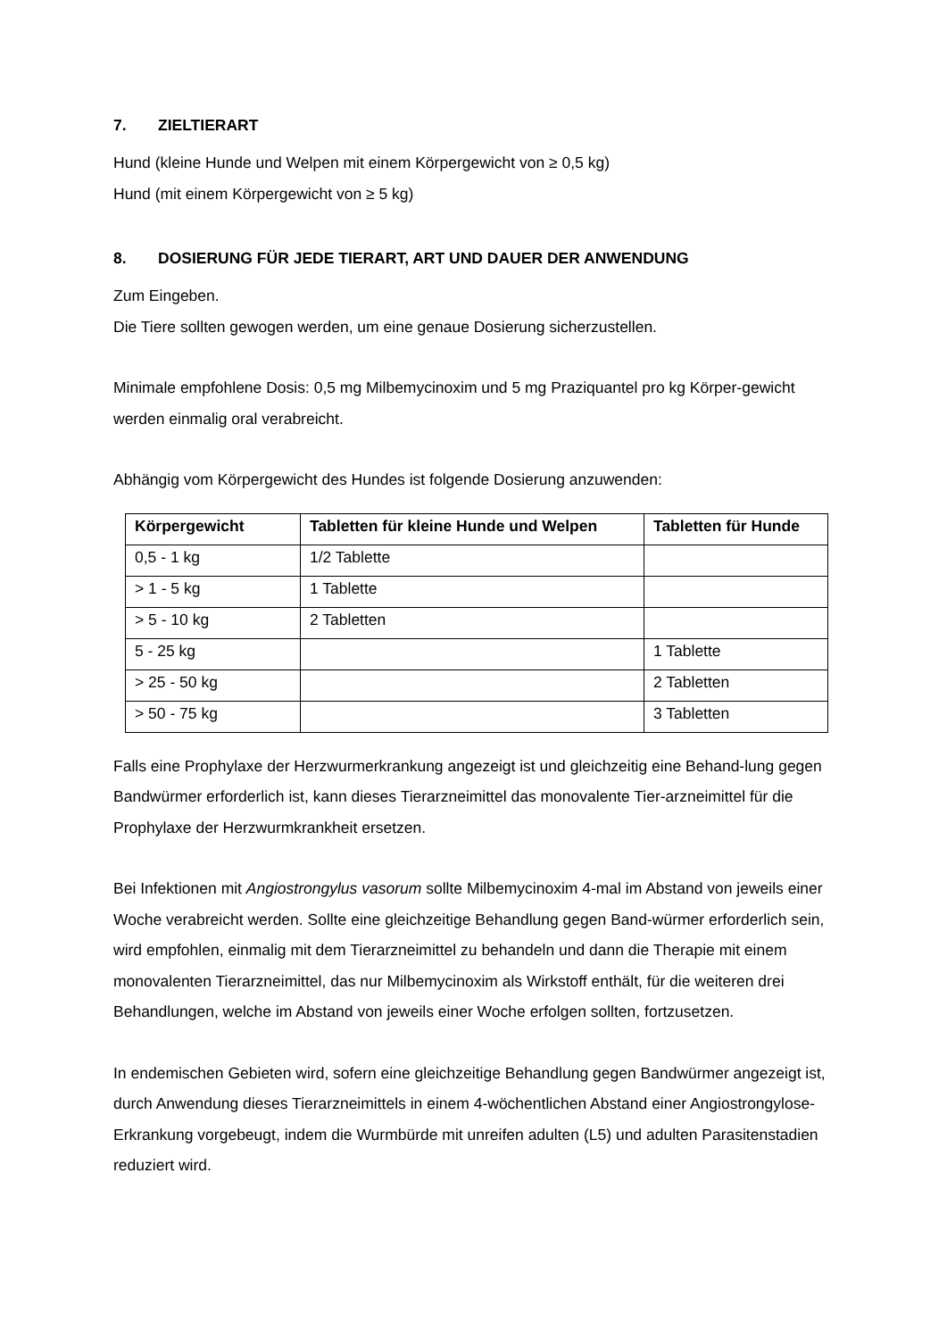7. ZIELTIERART
Hund (kleine Hunde und Welpen mit einem Körpergewicht von ≥ 0,5 kg)
Hund (mit einem Körpergewicht von ≥ 5 kg)
8. DOSIERUNG FÜR JEDE TIERART, ART UND DAUER DER ANWENDUNG
Zum Eingeben.
Die Tiere sollten gewogen werden, um eine genaue Dosierung sicherzustellen.
Minimale empfohlene Dosis: 0,5 mg Milbemycinoxim und 5 mg Praziquantel pro kg Körper-gewicht werden einmalig oral verabreicht.
Abhängig vom Körpergewicht des Hundes ist folgende Dosierung anzuwenden:
| Körpergewicht | Tabletten für kleine Hunde und Welpen | Tabletten für Hunde |
| --- | --- | --- |
| 0,5 - 1 kg | 1/2 Tablette | |
| > 1 - 5 kg | 1 Tablette | |
| > 5 - 10 kg | 2 Tabletten | |
| 5 - 25 kg | | 1 Tablette |
| > 25 - 50 kg | | 2 Tabletten |
| > 50 - 75 kg | | 3 Tabletten |
Falls eine Prophylaxe der Herzwurmerkrankung angezeigt ist und gleichzeitig eine Behand-lung gegen Bandwürmer erforderlich ist, kann dieses Tierarzneimittel das monovalente Tier-arzneimittel für die Prophylaxe der Herzwurmkrankheit ersetzen.
Bei Infektionen mit Angiostrongylus vasorum sollte Milbemycinoxim 4-mal im Abstand von jeweils einer Woche verabreicht werden. Sollte eine gleichzeitige Behandlung gegen Band-würmer erforderlich sein, wird empfohlen, einmalig mit dem Tierarzneimittel zu behandeln und dann die Therapie mit einem monovalenten Tierarzneimittel, das nur Milbemycinoxim als Wirkstoff enthält, für die weiteren drei Behandlungen, welche im Abstand von jeweils einer Woche erfolgen sollten, fortzusetzen.
In endemischen Gebieten wird, sofern eine gleichzeitige Behandlung gegen Bandwürmer angezeigt ist, durch Anwendung dieses Tierarzneimittels in einem 4-wöchentlichen Abstand einer Angiostrongylose-Erkrankung vorgebeugt, indem die Wurmbürde mit unreifen adulten (L5) und adulten Parasitenstadien reduziert wird.